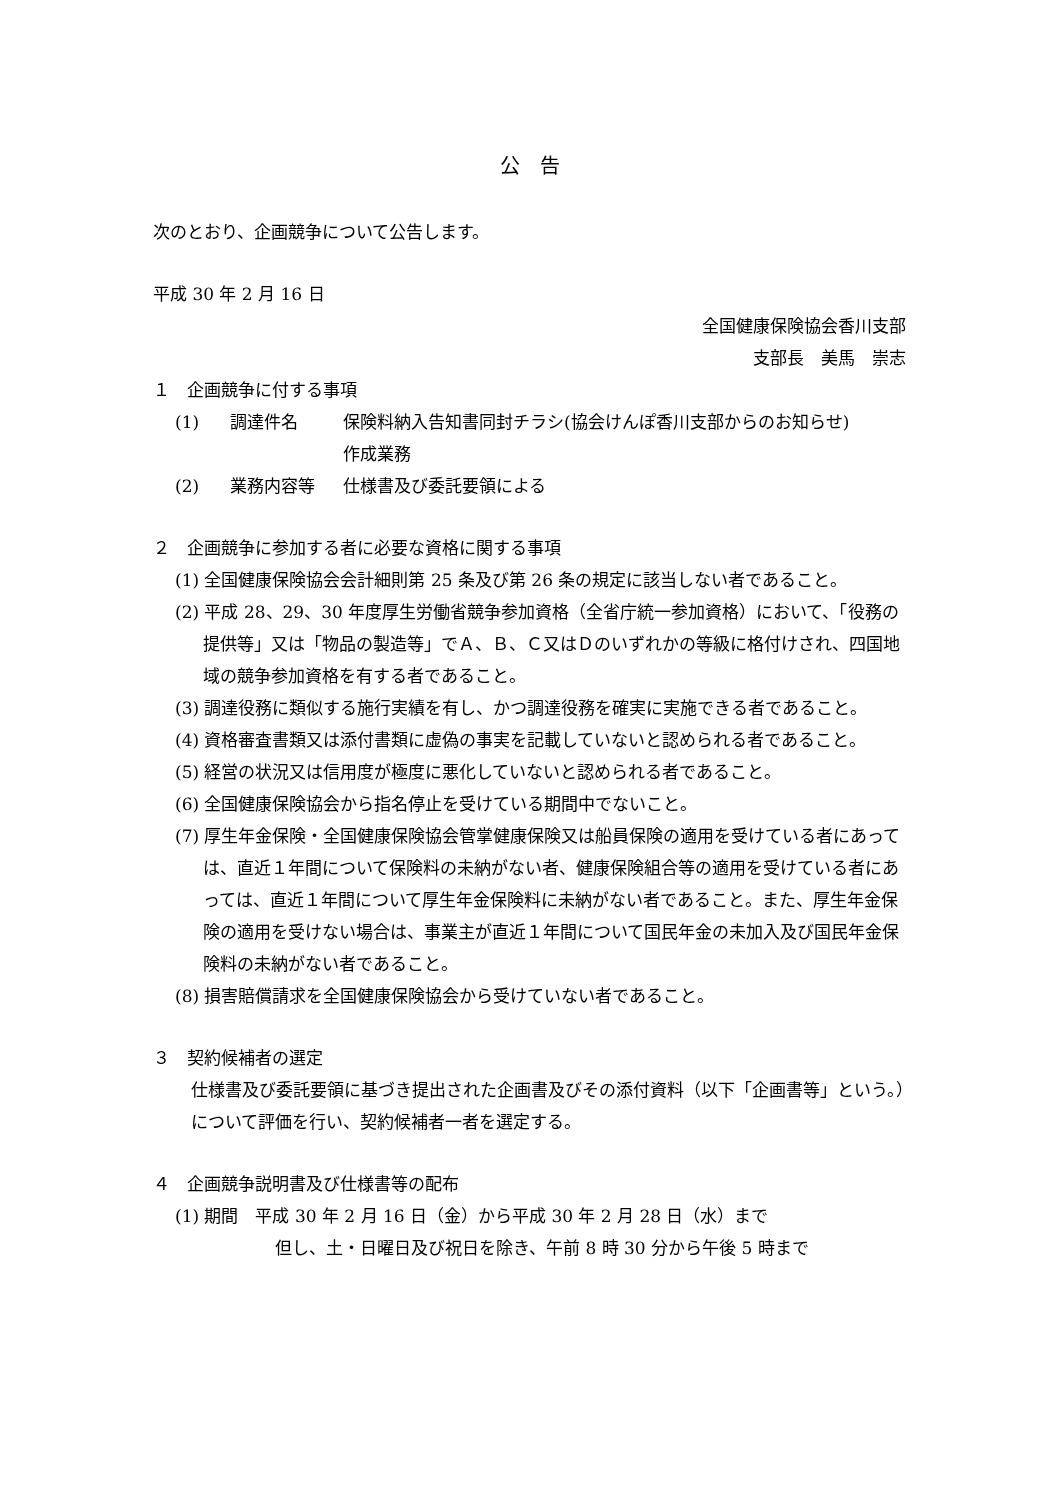公　告
次のとおり、企画競争について公告します。
平成 30 年 2 月 16 日
全国健康保険協会香川支部
支部長　美馬　崇志
１　企画競争に付する事項
| (1) | 調達件名 | 保険料納入告知書同封チラシ(協会けんぽ香川支部からのお知らせ) 作成業務 |
| (2) | 業務内容等 | 仕様書及び委託要領による |
２　企画競争に参加する者に必要な資格に関する事項
(1) 全国健康保険協会会計細則第 25 条及び第 26 条の規定に該当しない者であること。
(2) 平成 28、29、30 年度厚生労働省競争参加資格（全省庁統一参加資格）において、「役務の提供等」又は「物品の製造等」でＡ、Ｂ、Ｃ又はＤのいずれかの等級に格付けされ、四国地域の競争参加資格を有する者であること。
(3) 調達役務に類似する施行実績を有し、かつ調達役務を確実に実施できる者であること。
(4) 資格審査書類又は添付書類に虚偽の事実を記載していないと認められる者であること。
(5) 経営の状況又は信用度が極度に悪化していないと認められる者であること。
(6) 全国健康保険協会から指名停止を受けている期間中でないこと。
(7) 厚生年金保険・全国健康保険協会管掌健康保険又は船員保険の適用を受けている者にあっては、直近１年間について保険料の未納がない者、健康保険組合等の適用を受けている者にあっては、直近１年間について厚生年金保険料に未納がない者であること。また、厚生年金保険の適用を受けない場合は、事業主が直近１年間について国民年金の未加入及び国民年金保険料の未納がない者であること。
(8) 損害賠償請求を全国健康保険協会から受けていない者であること。
３　契約候補者の選定
仕様書及び委託要領に基づき提出された企画書及びその添付資料（以下「企画書等」という。）について評価を行い、契約候補者一者を選定する。
４　企画競争説明書及び仕様書等の配布
(1) 期間　平成 30 年 2 月 16 日（金）から平成 30 年 2 月 28 日（水）まで
但し、土・日曜日及び祝日を除き、午前 8 時 30 分から午後 5 時まで